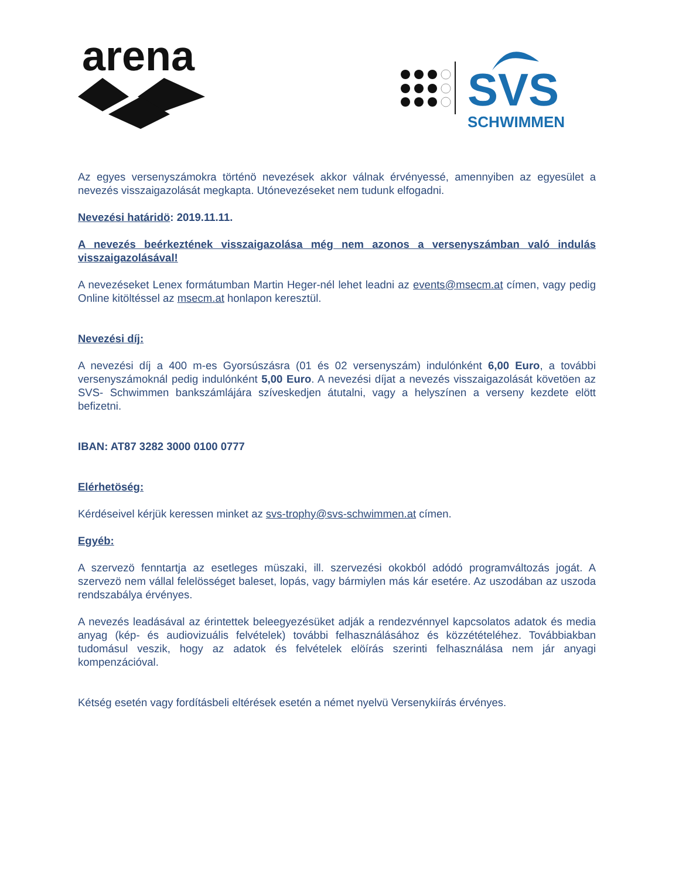arena
SVS
SCHWIMMEN
Az egyes versenyszámokra történö nevezések akkor válnak érvényessé, amennyiben az egyesület a nevezés visszaigazolását megkapta. Utónevezéseket nem tudunk elfogadni.
Nevezési határidö: 2019.11.11.
A nevezés beérkeztének visszaigazolása még nem azonos a versenyszámban való indulás visszaigazolásával!
A nevezéseket Lenex formátumban Martin Heger-nél lehet leadni az events@msecm.at címen, vagy pedig Online kitöltéssel az msecm.at honlapon keresztül.
Nevezési díj:
A nevezési díj a 400 m-es Gyorsúszásra (01 és 02 versenyszám) indulónként 6,00 Euro, a további versenyszámoknál pedig indulónként 5,00 Euro. A nevezési díjat a nevezés visszaigazolását követöen az SVS- Schwimmen bankszámlájára szíveskedjen átutalni, vagy a helyszínen a verseny kezdete elött befizetni.
IBAN: AT87 3282 3000 0100 0777
Elérhetöség:
Kérdéseivel kérjük keressen minket az svs-trophy@svs-schwimmen.at címen.
Egyéb:
A szervezö fenntartja az esetleges müszaki, ill. szervezési okokból adódó programváltozás jogát. A szervezö nem vállal felelösséget baleset, lopás, vagy bármiylen más kár esetére. Az uszodában az uszoda rendszabálya érvényes.
A nevezés leadásával az érintettek beleegyezésüket adják a rendezvénnyel kapcsolatos adatok és media anyag (kép- és audiovizuális felvételek) további felhasználásához és közzétételéhez. Továbbiakban tudomásul veszik, hogy az adatok és felvételek elöírás szerinti felhasználása nem jár anyagi kompenzációval.
Kétség esetén vagy fordításbeli eltérések esetén a német nyelvü Versenykiírás érvényes.